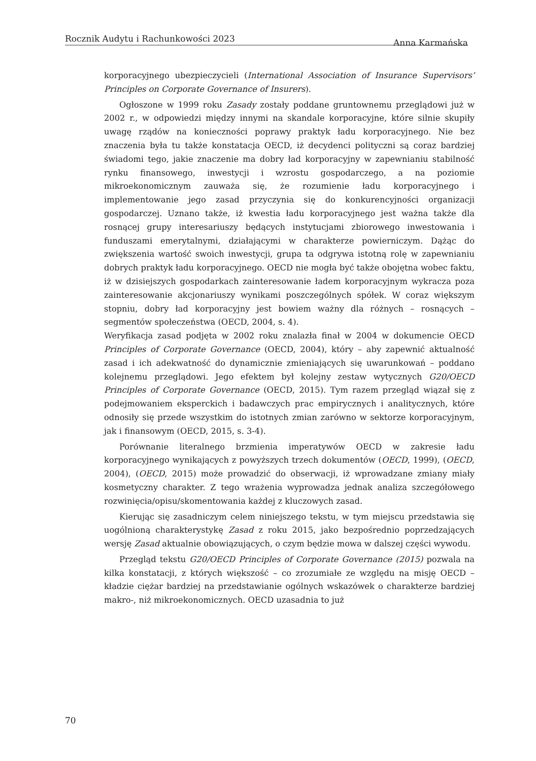Rocznik Audytu i Rachunkowości 2023 Anna Karmańska
korporacyjnego ubezpieczycieli (International Association of Insurance Supervisors’ Principles on Corporate Governance of Insurers).
Ogłoszone w 1999 roku Zasady zostały poddane gruntownemu przeglądowi już w 2002 r., w odpowiedzi między innymi na skandale korporacyjne, które silnie skupiły uwagę rządów na konieczności poprawy praktyk ładu korporacyjnego. Nie bez znaczenia była tu także konstatacja OECD, iż decydenci polityczni są coraz bardziej świadomi tego, jakie znaczenie ma dobry ład korporacyjny w zapewnianiu stabilność rynku finansowego, inwestycji i wzrostu gospodarczego, a na poziomie mikroekonomicznym zauważa się, że rozumienie ładu korporacyjnego i implementowanie jego zasad przyczynia się do konkurencyjności organizacji gospodarczej. Uznano także, iż kwestia ładu korporacyjnego jest ważna także dla rosnącej grupy interesariuszy będących instytucjami zbiorowego inwestowania i funduszami emerytalnymi, działającymi w charakterze powierniczym. Dążąc do zwiększenia wartość swoich inwestycji, grupa ta odgrywa istotną rolę w zapewnianiu dobrych praktyk ładu korporacyjnego. OECD nie mogła być także obojętna wobec faktu, iż w dzisiejszych gospodarkach zainteresowanie ładem korporacyjnym wykracza poza zainteresowanie akcjonariuszy wynikami poszczególnych spółek. W coraz większym stopniu, dobry ład korporacyjny jest bowiem ważny dla różnych – rosnących – segmentów społeczeństwa (OECD, 2004, s. 4).
Weryfikacja zasad podjęta w 2002 roku znalazła finał w 2004 w dokumencie OECD Principles of Corporate Governance (OECD, 2004), który – aby zapewnić aktualność zasad i ich adekwatność do dynamicznie zmieniających się uwarunkowań – poddano kolejnemu przeglądowi. Jego efektem był kolejny zestaw wytycznych G20/OECD Principles of Corporate Governance (OECD, 2015). Tym razem przegląd wiązał się z podejmowaniem eksperckich i badawczych prac empirycznych i analitycznych, które odnosiły się przede wszystkim do istotnych zmian zarówno w sektorze korporacyjnym, jak i finansowym (OECD, 2015, s. 3-4).
Porównanie literalnego brzmienia imperatywów OECD w zakresie ładu korporacyjnego wynikających z powyższych trzech dokumentów (OECD, 1999), (OECD, 2004), (OECD, 2015) może prowadzić do obserwacji, iż wprowadzane zmiany miały kosmetyczny charakter. Z tego wrażenia wyprowadza jednak analiza szczegółowego rozwinięcia/opisu/skomentowania każdej z kluczowych zasad.
Kierując się zasadniczym celem niniejszego tekstu, w tym miejscu przedstawia się uogólnioną charakterystykę Zasad z roku 2015, jako bezpośrednio poprzedzających wersję Zasad aktualnie obowiązujących, o czym będzie mowa w dalszej części wywodu.
Przegląd tekstu G20/OECD Principles of Corporate Governance (2015) pozwala na kilka konstatacji, z których większość – co zrozumiałe ze względu na misję OECD – kładzie ciężar bardziej na przedstawianie ogólnych wskazówek o charakterze bardziej makro-, niż mikroekonomicznych. OECD uzasadnia to już
70